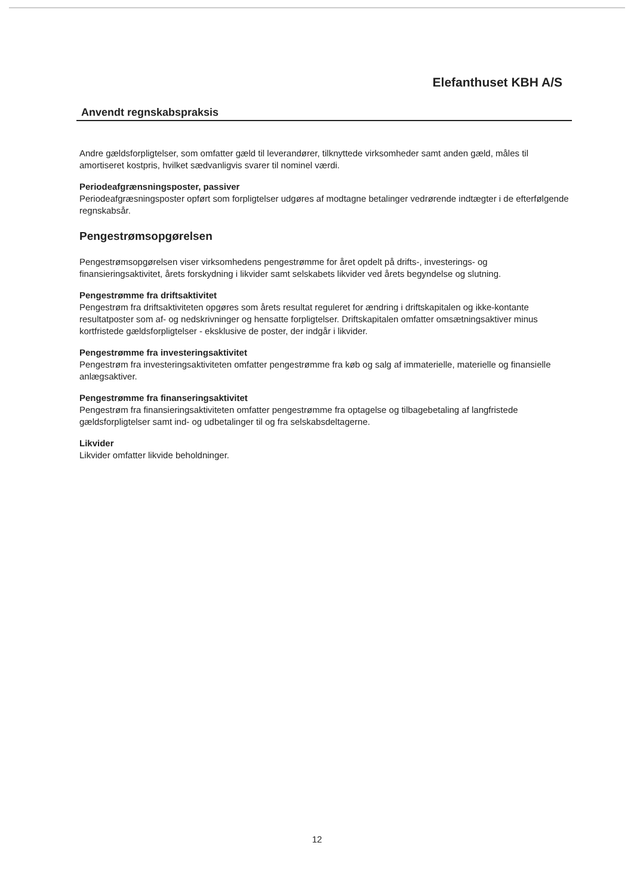Elefanthuset KBH A/S
Anvendt regnskabspraksis
Andre gældsforpligtelser, som omfatter gæld til leverandører, tilknyttede virksomheder samt anden gæld, måles til amortiseret kostpris, hvilket sædvanligvis svarer til nominel værdi.
Periodeafgrænsningsposter, passiver
Periodeafgræsningsposter opført som forpligtelser udgøres af modtagne betalinger vedrørende indtægter i de efterfølgende regnskabsår.
Pengestrømsopgørelsen
Pengestrømsopgørelsen viser virksomhedens pengestrømme for året opdelt på drifts-, investerings- og finansieringsaktivitet, årets forskydning i likvider samt selskabets likvider ved årets begyndelse og slutning.
Pengestrømme fra driftsaktivitet
Pengestrøm fra driftsaktiviteten opgøres som årets resultat reguleret for ændring i driftskapitalen og ikke-kontante resultatposter som af- og nedskrivninger og hensatte forpligtelser. Driftskapitalen omfatter omsætningsaktiver minus kortfristede gældsforpligtelser - eksklusive de poster, der indgår i likvider.
Pengestrømme fra investeringsaktivitet
Pengestrøm fra investeringsaktiviteten omfatter pengestrømme fra køb og salg af immaterielle, materielle og finansielle anlægsaktiver.
Pengestrømme fra finanseringsaktivitet
Pengestrøm fra finansieringsaktiviteten omfatter pengestrømme fra optagelse og tilbagebetaling af langfristede gældsforpligtelser samt ind- og udbetalinger til og fra selskabsdeltagerne.
Likvider
Likvider omfatter likvide beholdninger.
12